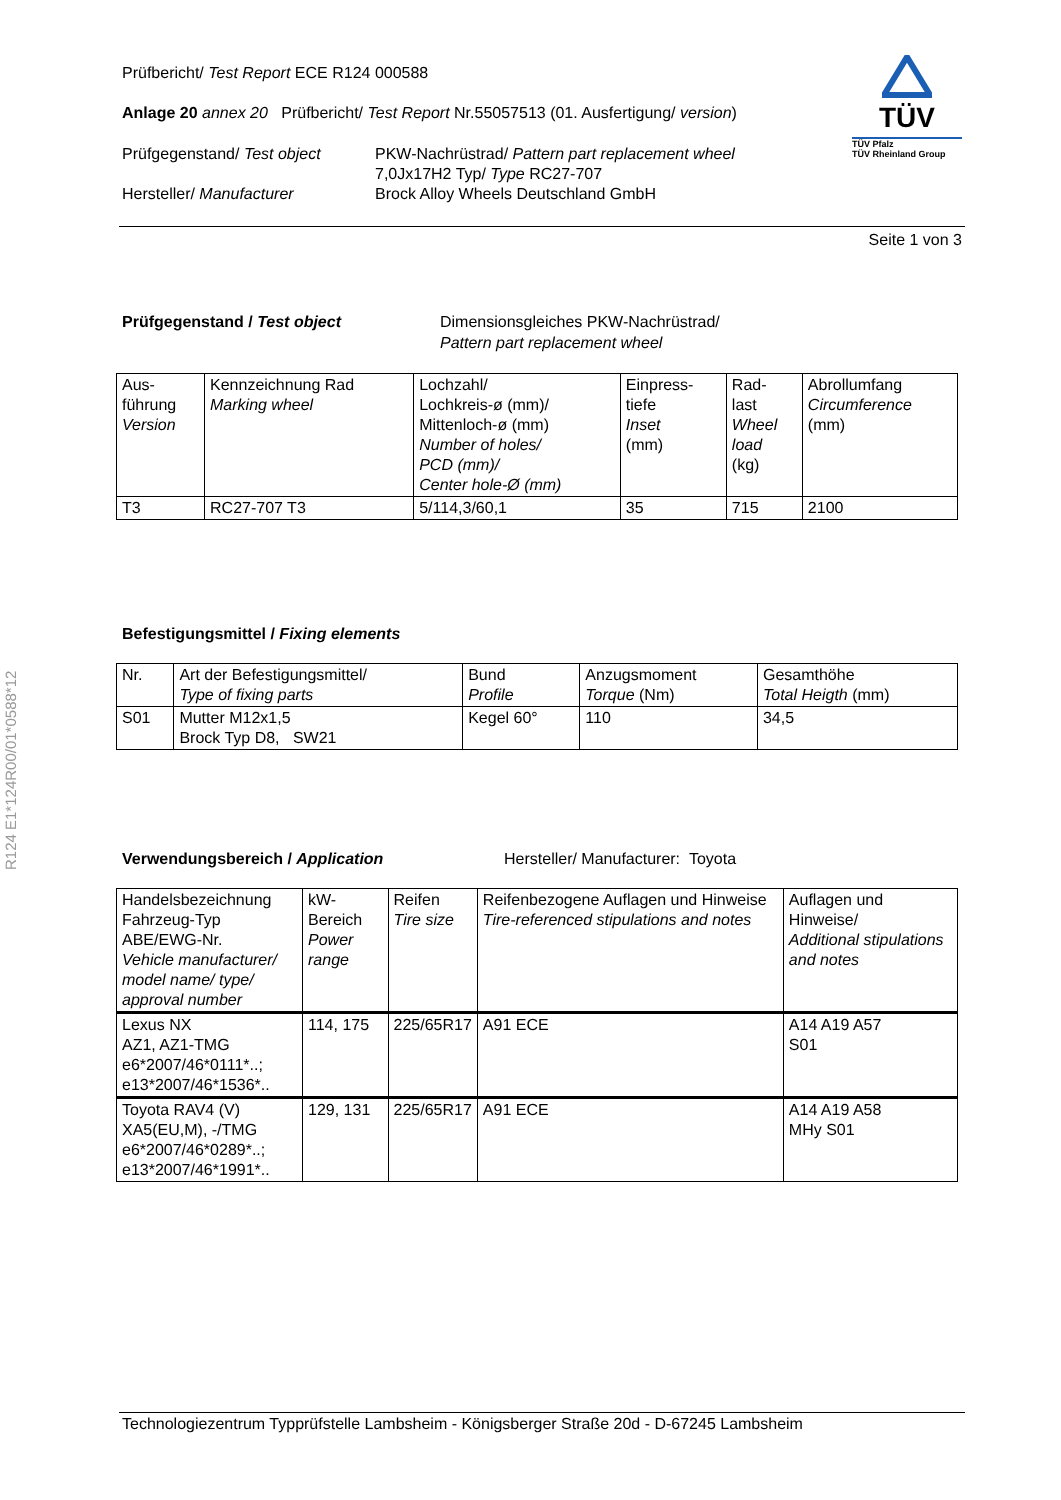R124 E1*124R00/01*0588*12
TÜV
TÜV Pfalz
TÜV Rheinland Group
Prüfbericht/ Test Report ECE R124 000588
Anlage 20 annex 20 Prüfbericht/ Test Report Nr.55057513 (01. Ausfertigung/ version)
Prüfgegenstand/ Test object
Hersteller/ Manufacturer
PKW-Nachrüstrad/ Pattern part replacement wheel
7,0Jx17H2 Typ/ Type RC27-707
Brock Alloy Wheels Deutschland GmbH
Seite 1 von 3
Prüfgegenstand / Test object Dimensionsgleiches PKW-Nachrüstrad/
Pattern part replacement wheel
| Aus- führung Version | Kennzeichnung Rad Marking wheel | Lochzahl/ Lochkreis-ø (mm)/ Mittenloch-ø (mm) Number of holes/ PCD (mm)/ Center hole-Ø (mm) | Einpress- tiefe Inset (mm) | Rad- last Wheel load (kg) | Abrollumfang Circumference (mm) |
| --- | --- | --- | --- | --- | --- |
| T3 | RC27-707 T3 | 5/114,3/60,1 | 35 | 715 | 2100 |
Befestigungsmittel / Fixing elements
| Nr. | Art der Befestigungsmittel/ Type of fixing parts | Bund Profile | Anzugsmoment Torque (Nm) | Gesamthöhe Total Heigth (mm) |
| --- | --- | --- | --- | --- |
| S01 | Mutter M12x1,5 Brock Typ D8, SW21 | Kegel 60° | 110 | 34,5 |
Verwendungsbereich / Application Hersteller/ Manufacturer: Toyota
| Handelsbezeichnung Fahrzeug-Typ ABE/EWG-Nr. Vehicle manufacturer/ model name/ type/ approval number | kW-Bereich Power range | Reifen Tire size | Reifenbezogene Auflagen und Hinweise Tire-referenced stipulations and notes | Auflagen und Hinweise/ Additional stipulations and notes |
| --- | --- | --- | --- | --- |
| Lexus NX AZ1, AZ1-TMG e6*2007/46*0111*..; e13*2007/46*1536*.. | 114, 175 | 225/65R17 | A91 ECE | A14 A19 A57 S01 |
| Toyota RAV4 (V) XA5(EU,M), -/TMG e6*2007/46*0289*..; e13*2007/46*1991*.. | 129, 131 | 225/65R17 | A91 ECE | A14 A19 A58 MHy S01 |
Technologiezentrum Typprüfstelle Lambsheim - Königsberger Straße 20d - D-67245 Lambsheim